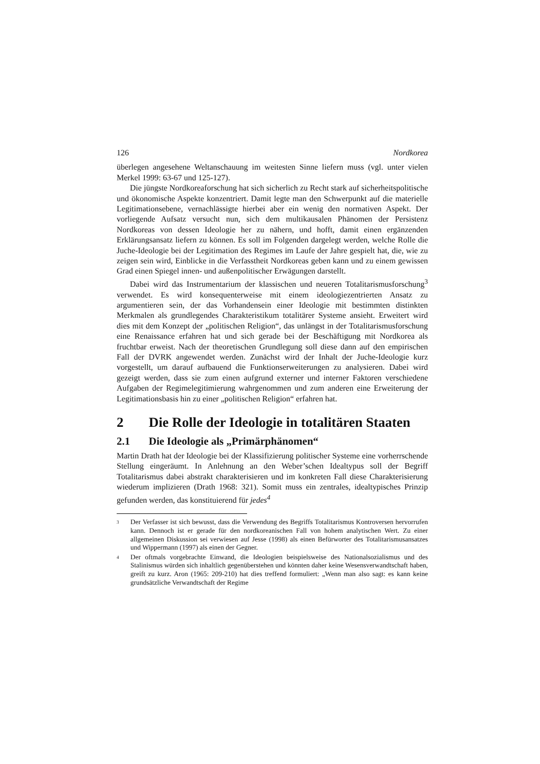126 Nordkorea
überlegen angesehene Weltanschauung im weitesten Sinne liefern muss (vgl. unter vielen Merkel 1999: 63-67 und 125-127).
Die jüngste Nordkoreaforschung hat sich sicherlich zu Recht stark auf sicher­heitspolitische und ökonomische Aspekte konzentriert. Damit legte man den Schwerpunkt auf die materielle Legitimationsebene, vernachlässigte hierbei aber ein wenig den normativen Aspekt. Der vorliegende Aufsatz versucht nun, sich dem multikausalen Phänomen der Persistenz Nordkoreas von dessen Ideologie her zu nähern, und hofft, damit einen ergänzenden Erklärungsansatz liefern zu können. Es soll im Folgenden dargelegt werden, welche Rolle die Juche-Ideologie bei der Legi­timation des Regimes im Laufe der Jahre gespielt hat, die, wie zu zeigen sein wird, Einblicke in die Verfasstheit Nordkoreas geben kann und zu einem gewissen Grad einen Spiegel innen- und außenpolitischer Erwägungen darstellt.
Dabei wird das Instrumentarium der klassischen und neueren Totalitarismusfor­schung<sup>3</sup> verwendet. Es wird konsequenterweise mit einem ideologiezentrierten An­satz zu argumentieren sein, der das Vorhandensein einer Ideologie mit bestimmten distinkten Merkmalen als grundlegendes Charakteristikum totalitärer Systeme an­sieht. Erweitert wird dies mit dem Konzept der „politischen Religion“, das unlängst in der Totalitarismusforschung eine Renaissance erfahren hat und sich gerade bei der Beschäftigung mit Nordkorea als fruchtbar erweist. Nach der theoretischen Grund­legung soll diese dann auf den empirischen Fall der DVRK angewendet werden. Zunächst wird der Inhalt der Juche-Ideologie kurz vorgestellt, um darauf aufbauend die Funktionserweiterungen zu analysieren. Dabei wird gezeigt werden, dass sie zum einen aufgrund externer und interner Faktoren verschiedene Aufgaben der Re­gimelegitimierung wahrgenommen und zum anderen eine Erweiterung der Legiti­mationsbasis hin zu einer „politischen Religion“ erfahren hat.
2 Die Rolle der Ideologie in totalitären Staaten
2.1 Die Ideologie als „Primärphänomen“
Martin Drath hat der Ideologie bei der Klassifizierung politischer Systeme eine vor­herrschende Stellung eingeräumt. In Anlehnung an den Weber’schen Idealtypus soll der Begriff Totalitarismus dabei abstrakt charakterisieren und im konkreten Fall diese Charakterisierung wiederum implizieren (Drath 1968: 321). Somit muss ein zentrales, idealtypisches Prinzip gefunden werden, das konstituierend für jedes<sup>4</sup>
<sup>3</sup>
Der Verfasser ist sich bewusst, dass die Verwendung des Begriffs Totalitarismus Kontroversen hervorrufen kann. Dennoch ist er gerade für den nordkoreanischen Fall von hohem analytischen Wert. Zu einer allgemeinen Diskussion sei verwiesen auf Jesse (1998) als einen Befürworter des Totalitarismusansatzes und Wippermann (1997) als einen der Gegner.
<sup>4</sup>
Der oftmals vorgebrachte Einwand, die Ideologien beispielsweise des Nationalsozialis­mus und des Stalinismus würden sich inhaltlich gegenüberstehen und könnten daher keine Wesensverwandtschaft haben, greift zu kurz. Aron (1965: 209-210) hat dies treffend for­muliert: „Wenn man also sagt: es kann keine grundsätzliche Verwandtschaft der Regime